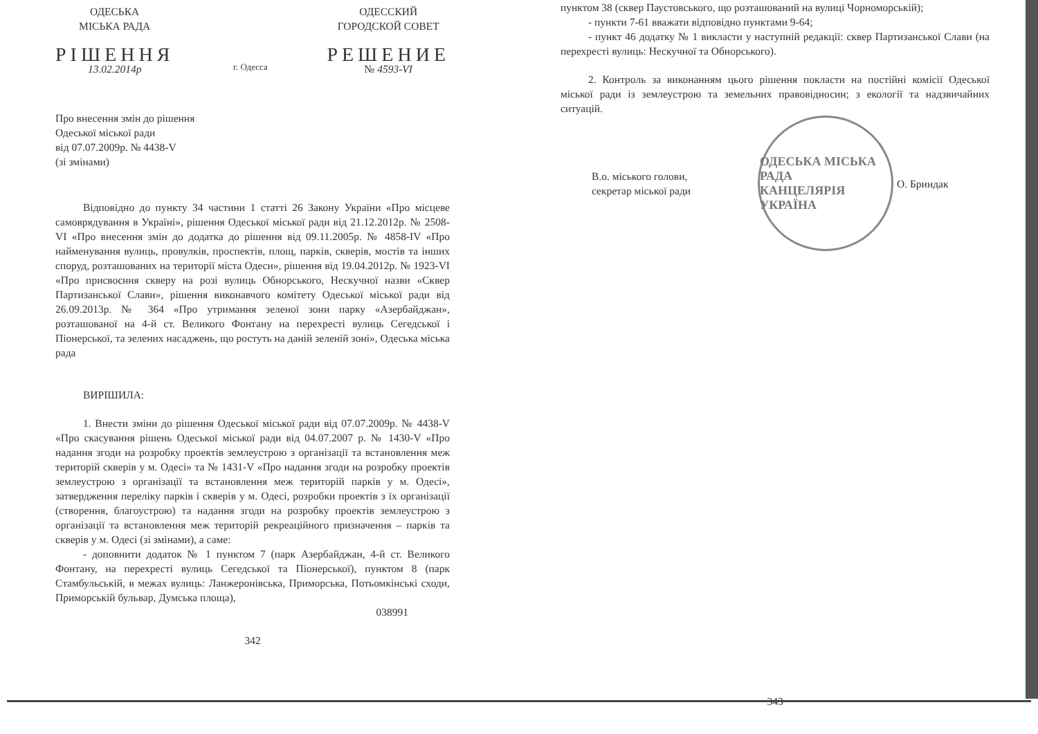ОДЕСЬКА
МІСЬКА РАДА
РІШЕННЯ
13.02.2014р
г. Одесса
ОДЕССКИЙ
ГОРОДСКОЙ СОВЕТ
РЕШЕНИЕ
№ 4593-VI
Про внесення змін до рішення
Одеської міської ради
від 07.07.2009р. № 4438-V
(зі змінами)
Відповідно до пункту 34 частини 1 статті 26 Закону України «Про місцеве самоврядування в Україні», рішення Одеської міської ради від 21.12.2012р. № 2508-VI «Про внесення змін до додатка до рішення від 09.11.2005р. № 4858-IV «Про найменування вулиць, провулків, проспектів, площ, парків, скверів, мостів та інших споруд, розташованих на території міста Одеси», рішення від 19.04.2012р. № 1923-VI «Про присвоєння скверу на розі вулиць Обнорського, Нескучної назви «Сквер Партизанської Слави», рішення виконавчого комітету Одеської міської ради від 26.09.2013р. № 364 «Про утримання зеленої зони парку «Азербайджан», розташованої на 4-й ст. Великого Фонтану на перехресті вулиць Сегедської і Піонерської, та зелених насаджень, що ростуть на даній зеленій зоні», Одеська міська рада
ВИРІШИЛА:
1. Внести зміни до рішення Одеської міської ради від 07.07.2009р. № 4438-V «Про скасування рішень Одеської міської ради від 04.07.2007 р. № 1430-V «Про надання згоди на розробку проектів землеустрою з організації та встановлення меж територій скверів у м. Одесі» та № 1431-V «Про надання згоди на розробку проектів землеустрою з організації та встановлення меж територій парків у м. Одесі», затвердження переліку парків і скверів у м. Одесі, розробки проектів з їх організації (створення, благоустрою) та надання згоди на розробку проектів землеустрою з організації та встановлення меж територій рекреаційного призначення – парків та скверів у м. Одесі (зі змінами), а саме:
- доповнити додаток № 1 пунктом 7 (парк Азербайджан, 4-й ст. Великого Фонтану, на перехресті вулиць Сегедської та Піонерської), пунктом 8 (парк Стамбульській, в межах вулиць: Ланжеронівська, Приморська, Потьомкінські сходи, Приморській бульвар, Думська площа),
038991
342
пунктом 38 (сквер Паустовського, що розташований на вулиці Чорноморській);
- пункти 7-61 вважати відповідно пунктами 9-64;
- пункт 46 додатку № 1 викласти у наступній редакції: сквер Партизанської Слави (на перехресті вулиць: Нескучної та Обнорського).
2. Контроль за виконанням цього рішення покласти на постійні комісії Одеської міської ради із землеустрою та земельних правовідносин; з екології та надзвичайних ситуацій.
В.о. міського голови,
секретар міської ради
ОДЕСЬКА МІСЬКА РАДА
КАНЦЕЛЯРІЯ
УКРАЇНА
О. Бриндак
343